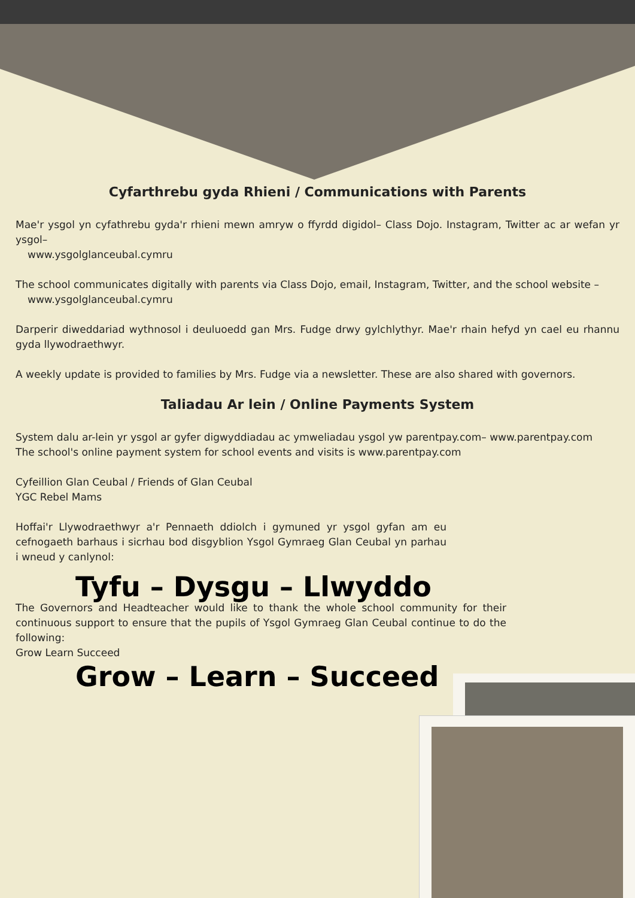Cyfarthrebu gyda Rhieni / Communications with Parents
Mae'r ysgol yn cyfathrebu gyda'r rhieni mewn amryw o ffyrdd digidol– Class Dojo. Instagram, Twitter ac ar wefan yr ysgol–
www.ysgolglanceubal.cymru
The school communicates digitally with parents via Class Dojo, email, Instagram, Twitter, and the school website –
www.ysgolglanceubal.cymru
Darperir diweddariad wythnosol i deuluoedd gan Mrs. Fudge drwy gylchlythyr. Mae'r rhain hefyd yn cael eu rhannu gyda llywodraethwyr.
A weekly update is provided to families by Mrs. Fudge via a newsletter. These are also shared with governors.
Taliadau Ar lein / Online Payments System
System dalu ar-lein yr ysgol ar gyfer digwyddiadau ac ymweliadau ysgol yw parentpay.com– www.parentpay.com
The school's online payment system for school events and visits is www.parentpay.com
Cyfeillion Glan Ceubal / Friends of Glan Ceubal
YGC Rebel Mams
Hoffai'r Llywodraethwyr a'r Pennaeth ddiolch i gymuned yr ysgol gyfan am eu cefnogaeth barhaus i sicrhau bod disgyblion Ysgol Gymraeg Glan Ceubal yn parhau i wneud y canlynol:
Tyfu – Dysgu – Llwyddo
The Governors and Headteacher would like to thank the whole school community for their continuous support to ensure that the pupils of Ysgol Gymraeg Glan Ceubal continue to do the following:
Grow Learn Succeed
Grow – Learn – Succeed